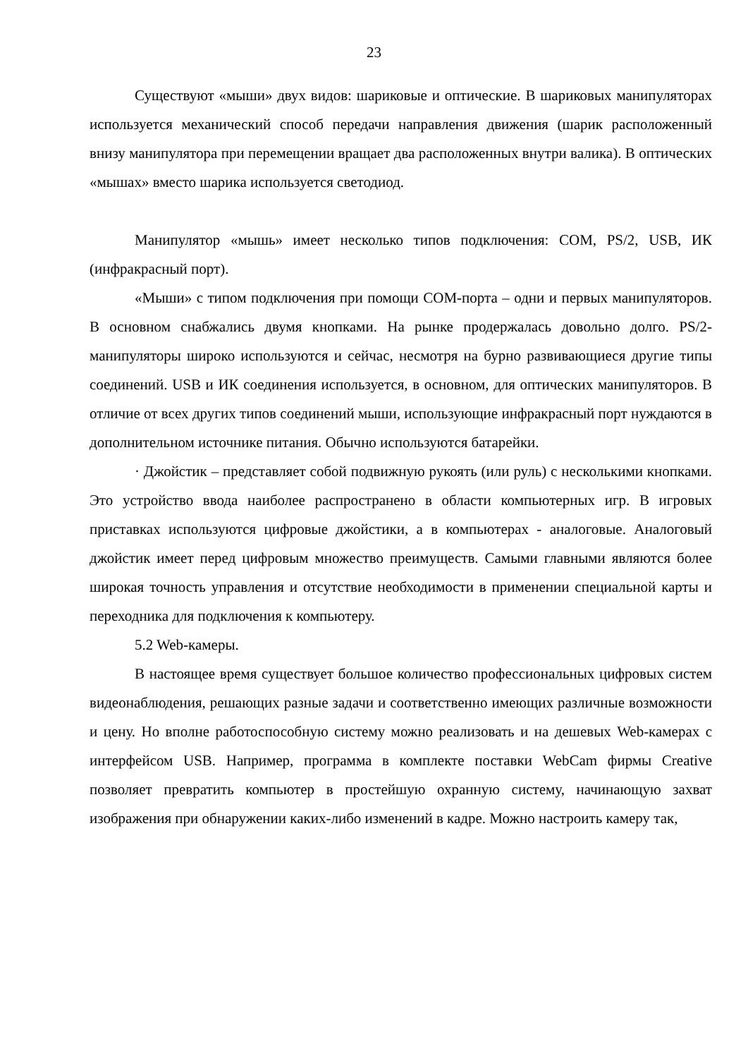23
Существуют «мыши» двух видов: шариковые и оптические. В шариковых манипуляторах используется механический способ передачи направления движения (шарик расположенный внизу манипулятора при перемещении вращает два расположенных внутри валика). В оптических «мышах» вместо шарика используется светодиод.
Манипулятор «мышь» имеет несколько типов подключения: COM, PS/2, USB, ИК (инфракрасный порт).
«Мыши» с типом подключения при помощи COM-порта – одни и первых манипуляторов. В основном снабжались двумя кнопками. На рынке продержалась довольно долго. PS/2- манипуляторы широко используются и сейчас, несмотря на бурно развивающиеся другие типы соединений. USB и ИК соединения используется, в основном, для оптических манипуляторов. В отличие от всех других типов соединений мыши, использующие инфракрасный порт нуждаются в дополнительном источнике питания. Обычно используются батарейки.
· Джойстик – представляет собой подвижную рукоять (или руль) с несколькими кнопками. Это устройство ввода наиболее распространено в области компьютерных игр. В игровых приставках используются цифровые джойстики, а в компьютерах - аналоговые. Аналоговый джойстик имеет перед цифровым множество преимуществ. Самыми главными являются более широкая точность управления и отсутствие необходимости в применении специальной карты и переходника для подключения к компьютеру.
5.2 Web-камеры.
В настоящее время существует большое количество профессиональных цифровых систем видеонаблюдения, решающих разные задачи и соответственно имеющих различные возможности и цену. Но вполне работоспособную систему можно реализовать и на дешевых Web-камерах с интерфейсом USB. Например, программа в комплекте поставки WebCam фирмы Creative позволяет превратить компьютер в простейшую охранную систему, начинающую захват изображения при обнаружении каких-либо изменений в кадре. Можно настроить камеру так,